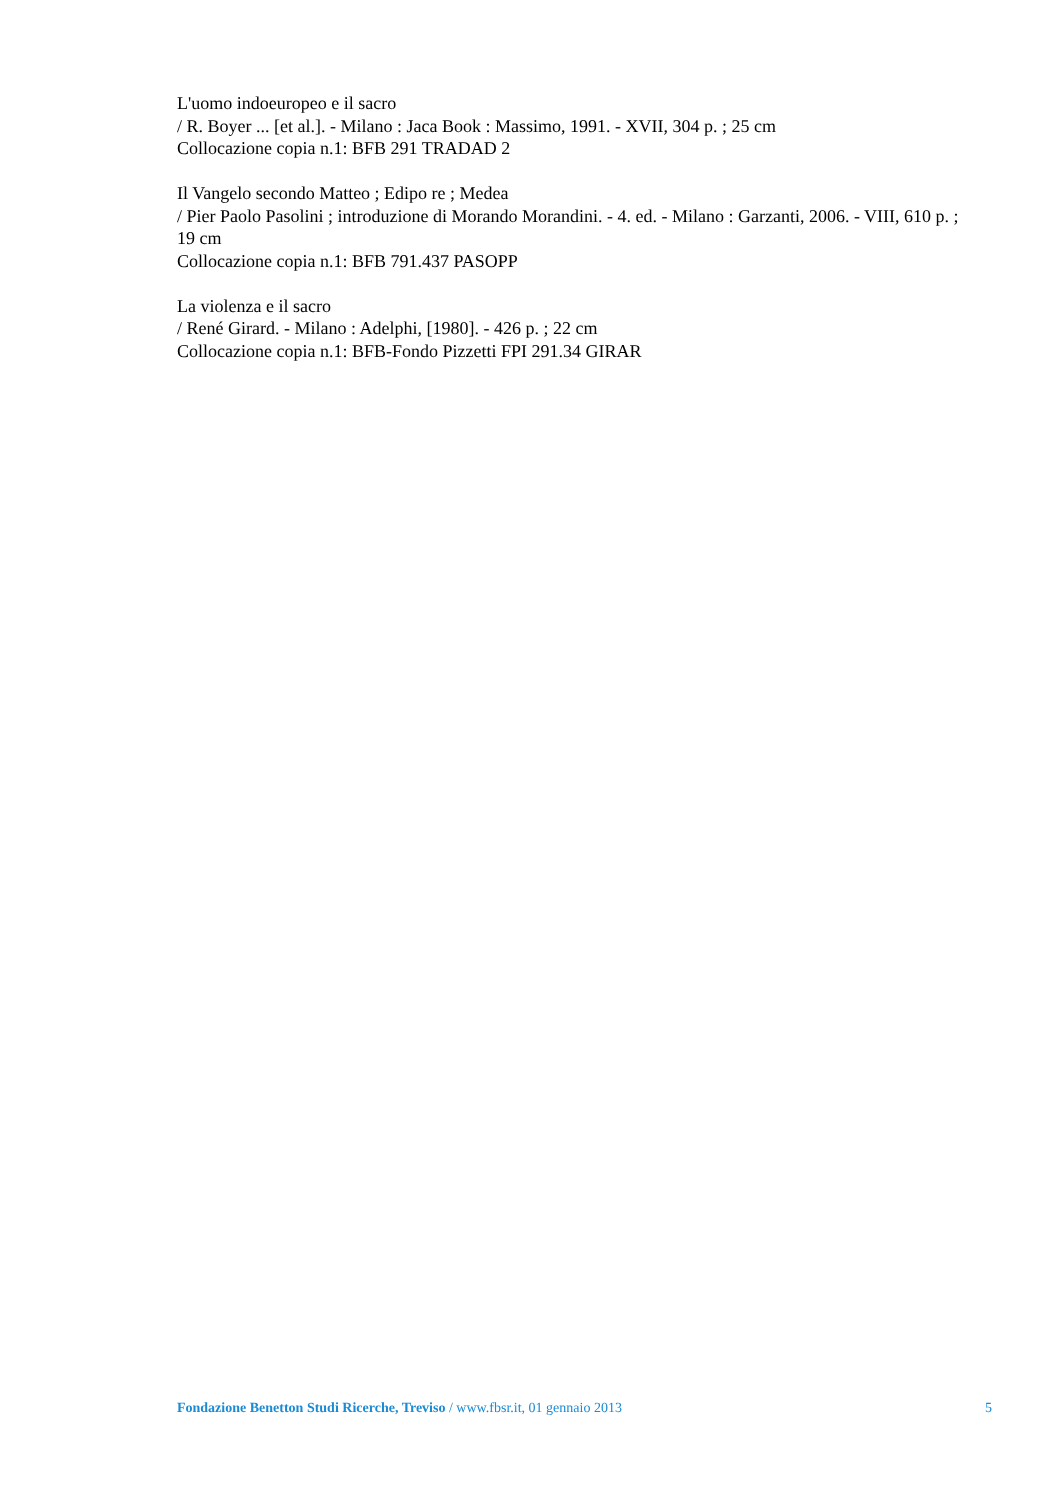L'uomo indoeuropeo e il sacro
/ R. Boyer ... [et al.]. - Milano : Jaca Book : Massimo, 1991. - XVII, 304 p. ; 25 cm
Collocazione copia n.1: BFB 291 TRADAD 2
Il Vangelo secondo Matteo ; Edipo re ; Medea
/ Pier Paolo Pasolini ; introduzione di Morando Morandini. - 4. ed. - Milano : Garzanti, 2006. - VIII, 610 p. ; 19 cm
Collocazione copia n.1: BFB 791.437 PASOPP
La violenza e il sacro
/ René Girard. - Milano : Adelphi, [1980]. - 426 p. ; 22 cm
Collocazione copia n.1: BFB-Fondo Pizzetti FPI 291.34 GIRAR
Fondazione Benetton Studi Ricerche, Treviso / www.fbsr.it, 01 gennaio 2013 5